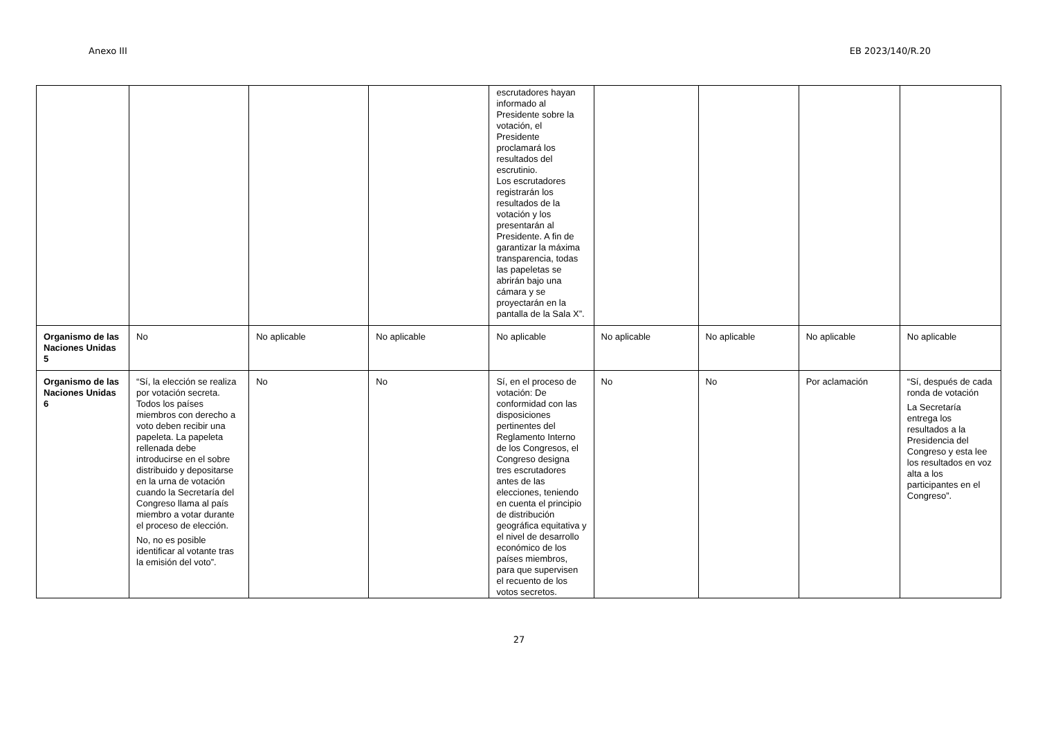Anexo III EB 2023/140/R.20
| | | | | escrutadores hayan informado al Presidente sobre la votación, el Presidente proclamará los resultados del escrutinio. Los escrutadores registrarán los resultados de la votación y los presentarán al Presidente. A fin de garantizar la máxima transparencia, todas las papeletas se abrirán bajo una cámara y se proyectarán en la pantalla de la Sala X”. | | | | |
| Organismo de las Naciones Unidas 5 | No | No aplicable | No aplicable | No aplicable | No aplicable | No aplicable | No aplicable | No aplicable |
| Organismo de las Naciones Unidas 6 | “Sí, la elección se realiza por votación secreta. Todos los países miembros con derecho a voto deben recibir una papeleta. La papeleta rellenada debe introducirse en el sobre distribuido y depositarse en la urna de votación cuando la Secretaría del Congreso llama al país miembro a votar durante el proceso de elección. No, no es posible identificar al votante tras la emisión del voto”. | No | No | Sí, en el proceso de votación: De conformidad con las disposiciones pertinentes del Reglamento Interno de los Congresos, el Congreso designa tres escrutadores antes de las elecciones, teniendo en cuenta el principio de distribución geográfica equitativa y el nivel de desarrollo económico de los países miembros, para que supervisen el recuento de los votos secretos. | No | No | Por aclamación | “Sí, después de cada ronda de votación La Secretaría entrega los resultados a la Presidencia del Congreso y esta lee los resultados en voz alta a los participantes en el Congreso”. |
27